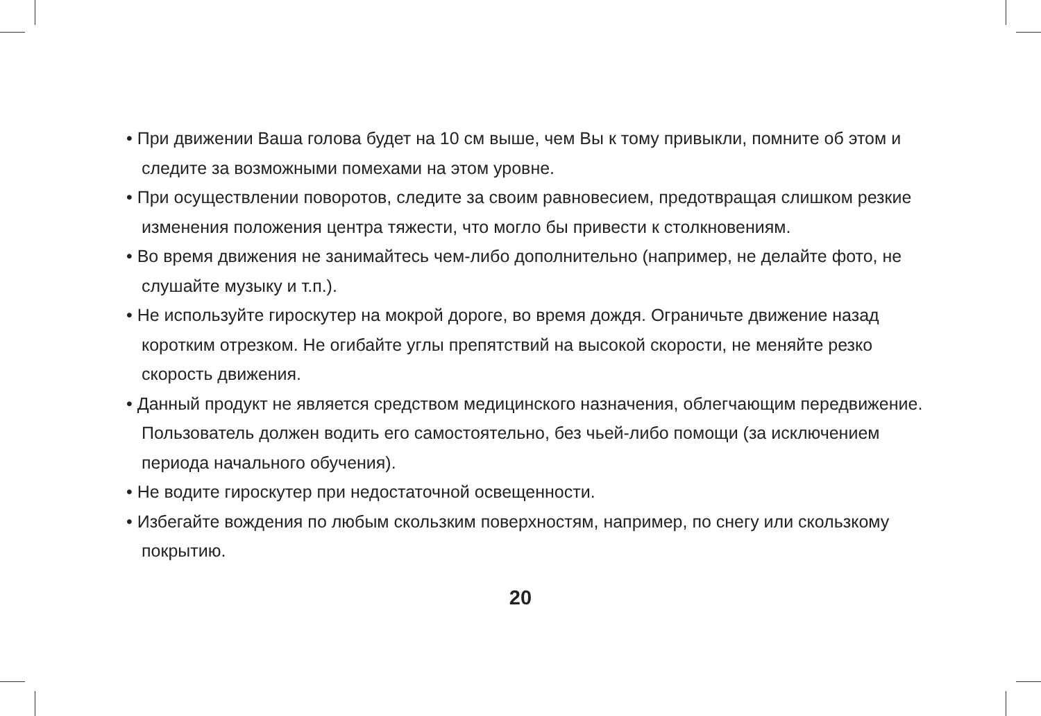• При движении Ваша голова будет на 10 см выше, чем Вы к тому привыкли, помните об этом и следите за возможными помехами на этом уровне.
• При осуществлении поворотов, следите за своим равновесием, предотвращая слишком резкие изменения положения центра тяжести, что могло бы привести к столкновениям.
• Во время движения не занимайтесь чем-либо дополнительно (например, не делайте фото, не слушайте музыку и т.п.).
• Не используйте гироскутер на мокрой дороге, во время дождя. Ограничьте движение назад коротким отрезком. Не огибайте углы препятствий на высокой скорости, не меняйте резко скорость движения.
• Данный продукт не является средством медицинского назначения, облегчающим передвижение. Пользователь должен водить его самостоятельно, без чьей-либо помощи (за исключением периода начального обучения).
• Не водите гироскутер при недостаточной освещенности.
• Избегайте вождения по любым скользким поверхностям, например, по снегу или скользкому покрытию.
20